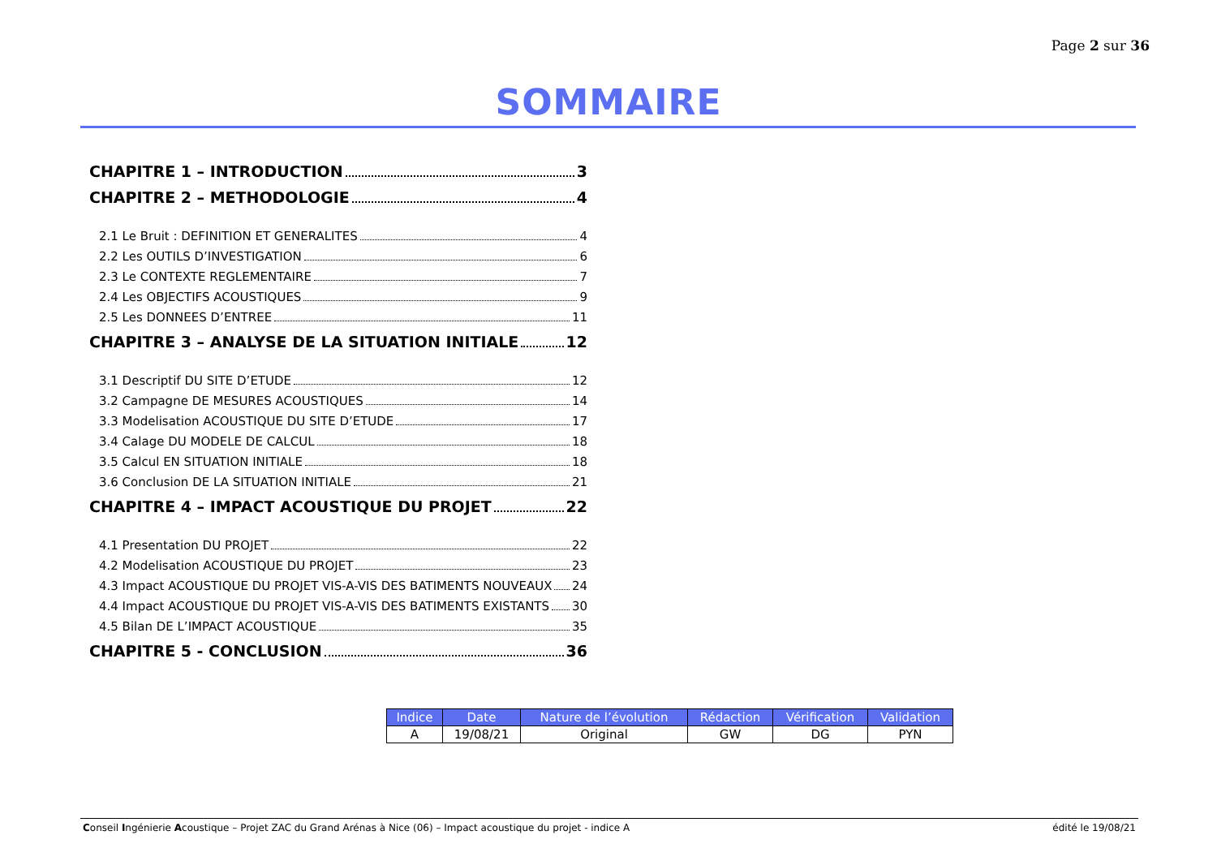Page 2 sur 36
SOMMAIRE
CHAPITRE 1 – INTRODUCTION 3
CHAPITRE 2 – METHODOLOGIE 4
2.1 Le Bruit : DEFINITION ET GENERALITES 4
2.2 Les OUTILS D’INVESTIGATION 6
2.3 Le CONTEXTE REGLEMENTAIRE 7
2.4 Les OBJECTIFS ACOUSTIQUES 9
2.5 Les DONNEES D’ENTREE 11
CHAPITRE 3 – ANALYSE DE LA SITUATION INITIALE 12
3.1 Descriptif DU SITE D’ETUDE 12
3.2 Campagne DE MESURES ACOUSTIQUES 14
3.3 Modelisation ACOUSTIQUE DU SITE D’ETUDE 17
3.4 Calage DU MODELE DE CALCUL 18
3.5 Calcul EN SITUATION INITIALE 18
3.6 Conclusion DE LA SITUATION INITIALE 21
CHAPITRE 4 – IMPACT ACOUSTIQUE DU PROJET 22
4.1 Presentation DU PROJET 22
4.2 Modelisation ACOUSTIQUE DU PROJET 23
4.3 Impact ACOUSTIQUE DU PROJET VIS-A-VIS DES BATIMENTS NOUVEAUX 24
4.4 Impact ACOUSTIQUE DU PROJET VIS-A-VIS DES BATIMENTS EXISTANTS 30
4.5 Bilan DE L’IMPACT ACOUSTIQUE 35
CHAPITRE 5 - CONCLUSION 36
| Indice | Date | Nature de l’évolution | Rédaction | Vérification | Validation |
| --- | --- | --- | --- | --- | --- |
| A | 19/08/21 | Original | GW | DG | PYN |
Conseil Ingénierie Acoustique – Projet ZAC du Grand Arénas à Nice (06) – Impact acoustique du projet - indice A édité le 19/08/21